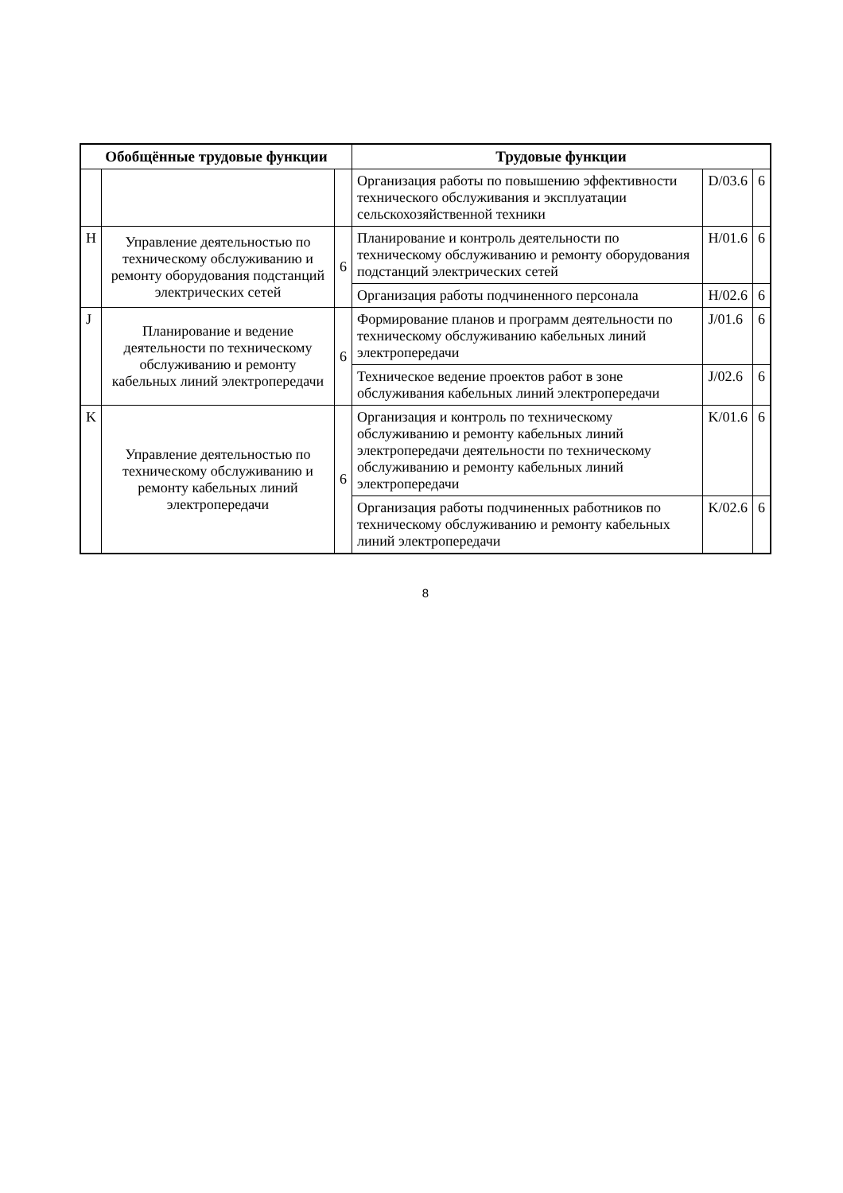| Обобщённые трудовые функции | | | Трудовые функции | | |
| --- | --- | --- | --- | --- | --- |
| | | | Организация работы по повышению эффективности технического обслуживания и эксплуатации сельскохозяйственной техники | D/03.6 | 6 |
| H | Управление деятельностью по техническому обслуживанию и ремонту оборудования подстанций электрических сетей | 6 | Планирование и контроль деятельности по техническому обслуживанию и ремонту оборудования подстанций электрических сетей | H/01.6 | 6 |
| | | | Организация работы подчиненного персонала | H/02.6 | 6 |
| J | Планирование и ведение деятельности по техническому обслуживанию и ремонту кабельных линий электропередачи | 6 | Формирование планов и программ деятельности по техническому обслуживанию кабельных линий электропередачи | J/01.6 | 6 |
| | | | Техническое ведение проектов работ в зоне обслуживания кабельных линий электропередачи | J/02.6 | 6 |
| K | Управление деятельностью по техническому обслуживанию и ремонту кабельных линий электропередачи | 6 | Организация и контроль по техническому обслуживанию и ремонту кабельных линий электропередачи деятельности по техническому обслуживанию и ремонту кабельных линий электропередачи | K/01.6 | 6 |
| | | | Организация работы подчиненных работников по техническому обслуживанию и ремонту кабельных линий электропередачи | K/02.6 | 6 |
8